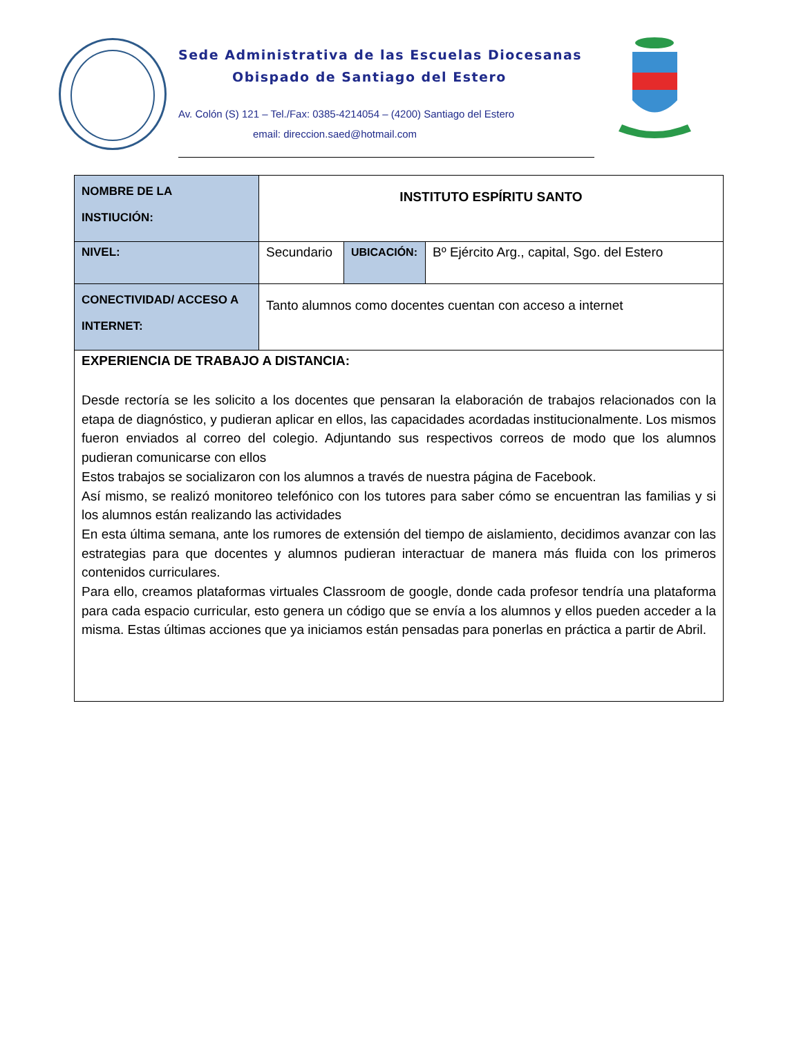Sede Administrativa de las Escuelas Diocesanas
Obispado de Santiago del Estero
Av. Colón (S) 121 – Tel./Fax: 0385-4214054 – (4200) Santiago del Estero
email: direccion.saed@hotmail.com
| NOMBRE DE LA INSTIUCIÓN: | INSTITUTO ESPÍRITU SANTO | | |
| NIVEL: | Secundario | UBICACIÓN: | Bº Ejército Arg., capital, Sgo. del Estero |
| CONECTIVIDAD/ ACCESO A INTERNET: | Tanto alumnos como docentes cuentan con acceso a internet | | |
| EXPERIENCIA DE TRABAJO A DISTANCIA: Desde rectoría se les solicito a los docentes que pensaran la elaboración de trabajos relacionados con la etapa de diagnóstico, y pudieran aplicar en ellos, las capacidades acordadas institucionalmente. Los mismos fueron enviados al correo del colegio. Adjuntando sus respectivos correos de modo que los alumnos pudieran comunicarse con ellos Estos trabajos se socializaron con los alumnos a través de nuestra página de Facebook. Así mismo, se realizó monitoreo telefónico con los tutores para saber cómo se encuentran las familias y si los alumnos están realizando las actividades En esta última semana, ante los rumores de extensión del tiempo de aislamiento, decidimos avanzar con las estrategias para que docentes y alumnos pudieran interactuar de manera más fluida con los primeros contenidos curriculares. Para ello, creamos plataformas virtuales Classroom de google, donde cada profesor tendría una plataforma para cada espacio curricular, esto genera un código que se envía a los alumnos y ellos pueden acceder a la misma. Estas últimas acciones que ya iniciamos están pensadas para ponerlas en práctica a partir de Abril. | | | |